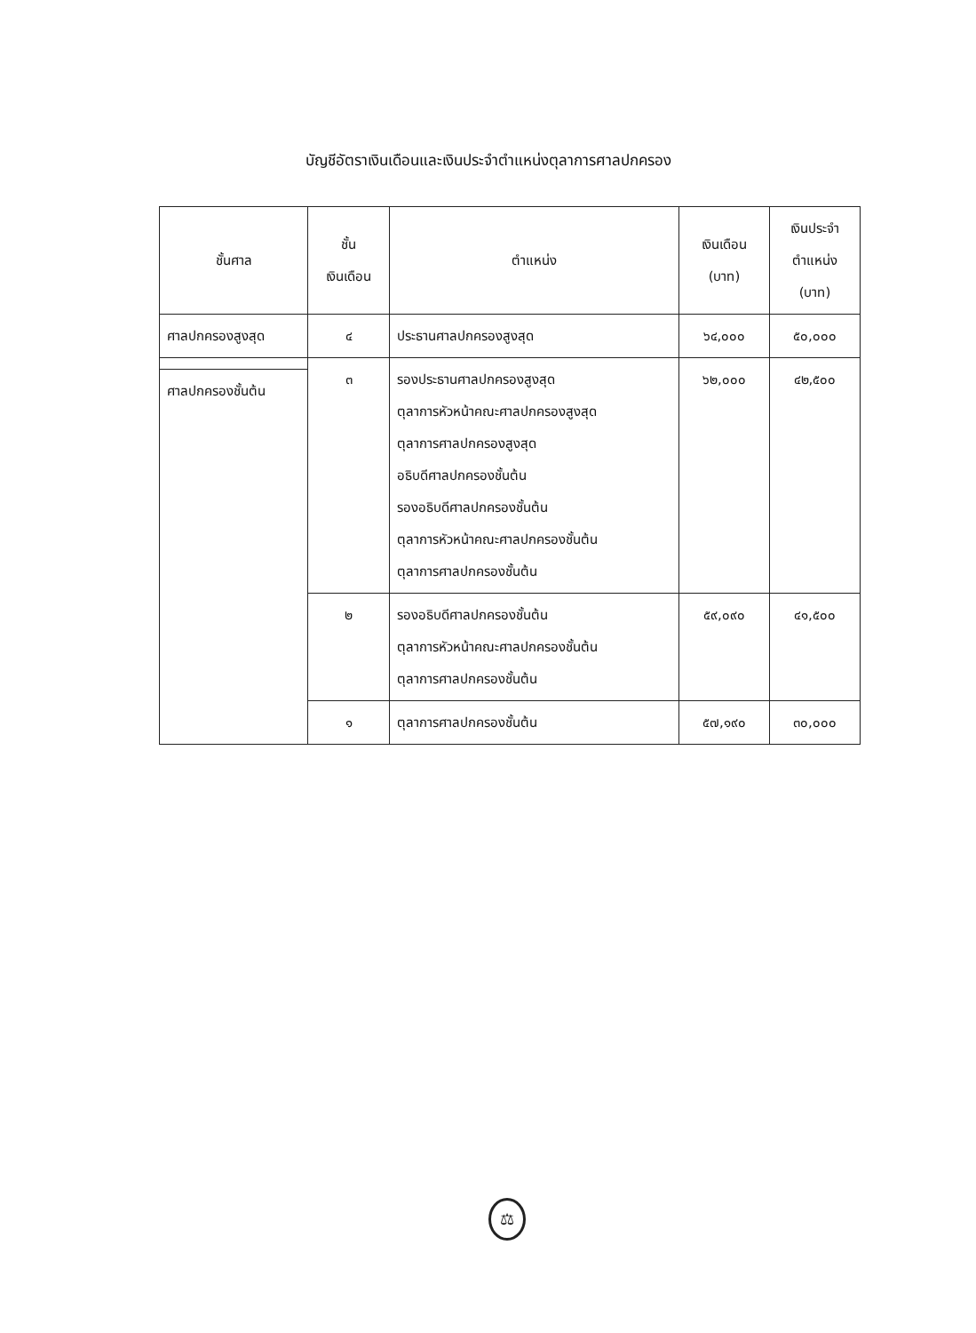บัญชีอัตราเงินเดือนและเงินประจำตำแหน่งตุลาการศาลปกครอง
| ชั้นศาล | ชั้น เงินเดือน | ตำแหน่ง | เงินเดือน (บาท) | เงินประจำ ตำแหน่ง (บาท) |
| --- | --- | --- | --- | --- |
| ศาลปกครองสูงสุด | ๔ | ประธานศาลปกครองสูงสุด | ๖๔,๐๐๐ | ๕๐,๐๐๐ |
| | ๓ | รองประธานศาลปกครองสูงสุด ตุลาการหัวหน้าคณะศาลปกครองสูงสุด ตุลาการศาลปกครองสูงสุด อธิบดีศาลปกครองชั้นต้น รองอธิบดีศาลปกครองชั้นต้น ตุลาการหัวหน้าคณะศาลปกครองชั้นต้น ตุลาการศาลปกครองชั้นต้น | ๖๒,๐๐๐ | ๔๒,๕๐๐ |
| ศาลปกครองชั้นต้น | | | | |
| | ๒ | รองอธิบดีศาลปกครองชั้นต้น ตุลาการหัวหน้าคณะศาลปกครองชั้นต้น ตุลาการศาลปกครองชั้นต้น | ๕๙,๐๙๐ | ๔๑,๕๐๐ |
| | ๑ | ตุลาการศาลปกครองชั้นต้น | ๕๗,๑๙๐ | ๓๐,๐๐๐ |
⚖